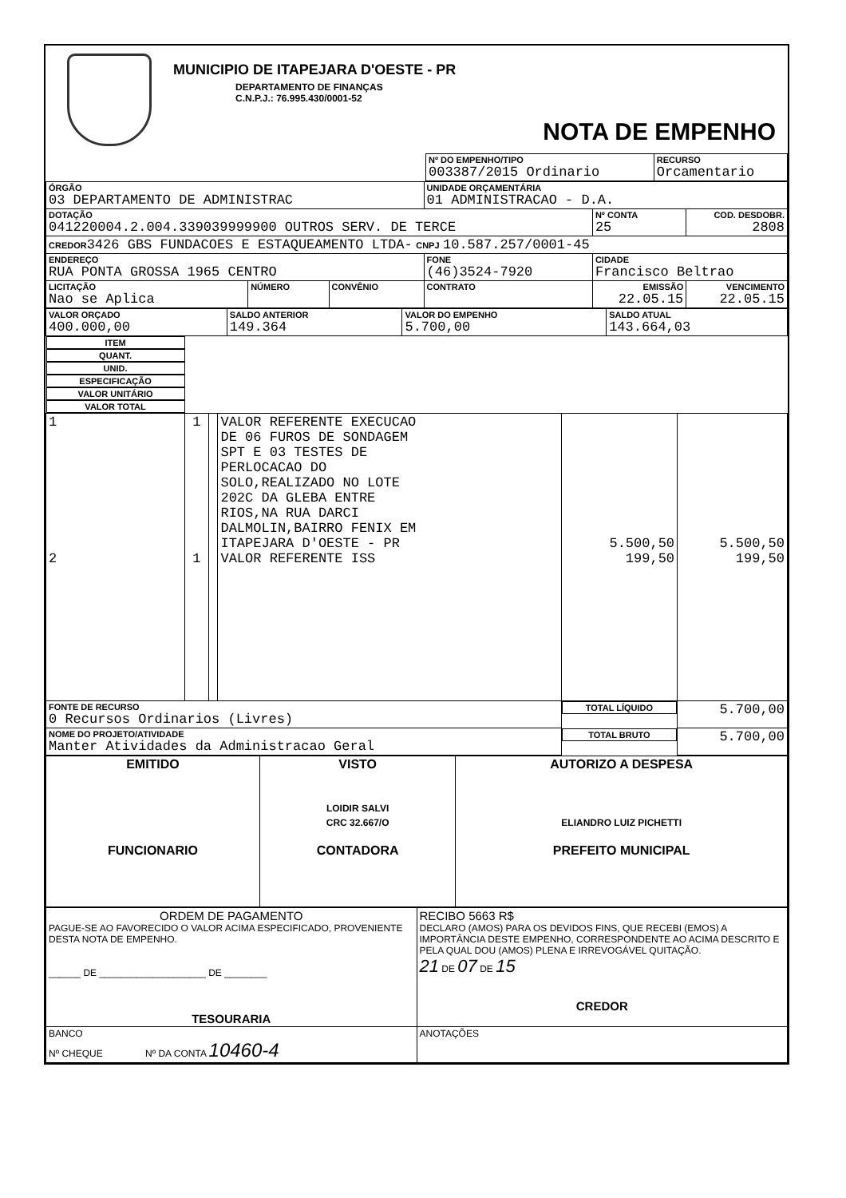MUNICIPIO DE ITAPEJARA D'OESTE - PR
DEPARTAMENTO DE FINANÇAS
C.N.P.J.: 76.995.430/0001-52
NOTA DE EMPENHO
| | Nº DO EMPENHO/TIPO 003387/2015 Ordinario | RECURSO Orcamentario |
| ÓRGÃO 03 DEPARTAMENTO DE ADMINISTRAC | | | UNIDADE ORÇAMENTÁRIA 01 ADMINISTRACAO - D.A. | | |
| DOTAÇÃO 041220004.2.004.339039999900 OUTROS SERV. DE TERCE | | | | Nº CONTA 25 | COD. DESDOBR. 2808 |
| CREDOR 3426 GBS FUNDACOES E ESTAQUEAMENTO LTDA- CNPJ 10.587.257/0001-45 | | | | | |
| ENDEREÇO RUA PONTA GROSSA 1965 CENTRO | | | FONE (46)3524-7920 | CIDADE Francisco Beltrao | |
| LICITAÇÃO Nao se Aplica | NÚMERO | CONVÊNIO | CONTRATO | EMISSÃO 22.05.15 | VENCIMENTO 22.05.15 |
| VALOR ORÇADO 400.000,00 | SALDO ANTERIOR 149.364 | VALOR DO EMPENHO 5.700,00 | SALDO ATUAL 143.664,03 |
| ITEM | QUANT. | UNID. | ESPECIFICAÇÃO | VALOR UNITÁRIO | VALOR TOTAL |
| --- | --- | --- | --- | --- | --- |
| 1 2 | 1 1 | | VALOR REFERENTE EXECUCAO DE 06 FUROS DE SONDAGEM SPT E 03 TESTES DE PERLOCACAO DO SOLO,REALIZADO NO LOTE 202C DA GLEBA ENTRE RIOS,NA RUA DARCI DALMOLIN,BAIRRO FENIX EM ITAPEJARA D'OESTE - PR VALOR REFERENTE ISS | 5.500,50 199,50 | 5.500,50 199,50 |
| FONTE DE RECURSO 0 Recursos Ordinarios (Livres) | | | | TOTAL LÍQUIDO | 5.700,00 |
| NOME DO PROJETO/ATIVIDADE Manter Atividades da Administracao Geral | | | | TOTAL BRUTO | 5.700,00 |
| EMITIDO FUNCIONARIO | VISTO LOIDIR SALVI CRC 32.667/O CONTADORA | AUTORIZO A DESPESA ELIANDRO LUIZ PICHETTI PREFEITO MUNICIPAL |
| ORDEM DE PAGAMENTO PAGUE-SE AO FAVORECIDO O VALOR ACIMA ESPECIFICADO, PROVENIENTE DESTA NOTA DE EMPENHO. ______ DE ____________________ DE ________ TESOURARIA | RECIBO 5663 R$ DECLARO (AMOS) PARA OS DEVIDOS FINS, QUE RECEBI (EMOS) A IMPORTÂNCIA DESTE EMPENHO, CORRESPONDENTE AO ACIMA DESCRITO E PELA QUAL DOU (AMOS) PLENA E IRREVOGÁVEL QUITAÇÃO. 21 DE 07 DE 15 CREDOR |
| BANCO Nº CHEQUE Nº DA CONTA 10460-4 | ANOTAÇÕES |